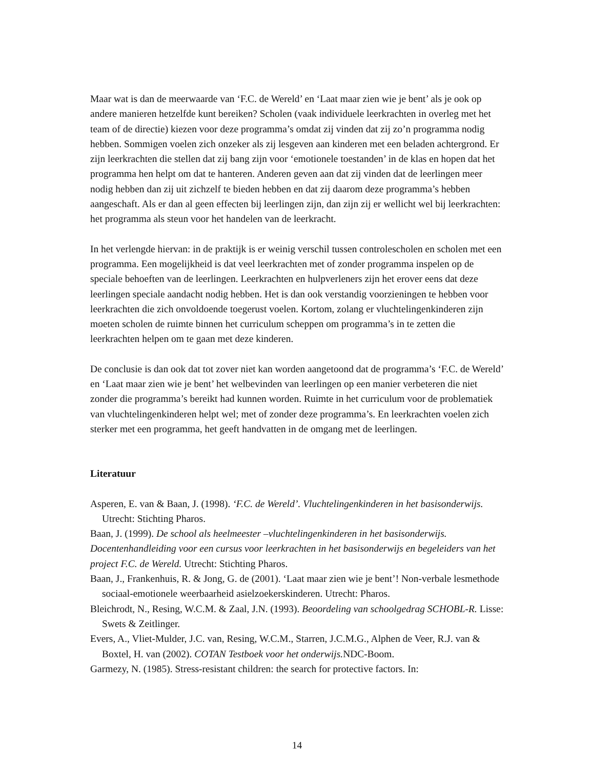Maar wat is dan de meerwaarde van ‘F.C. de Wereld’ en ‘Laat maar zien wie je bent’ als je ook op andere manieren hetzelfde kunt bereiken? Scholen (vaak individuele leerkrachten in overleg met het team of de directie) kiezen voor deze programma’s omdat zij vinden dat zij zo’n programma nodig hebben. Sommigen voelen zich onzeker als zij lesgeven aan kinderen met een beladen achtergrond. Er zijn leerkrachten die stellen dat zij bang zijn voor ‘emotionele toestanden’ in de klas en hopen dat het programma hen helpt om dat te hanteren. Anderen geven aan dat zij vinden dat de leerlingen meer nodig hebben dan zij uit zichzelf te bieden hebben en dat zij daarom deze programma’s hebben aangeschaft. Als er dan al geen effecten bij leerlingen zijn, dan zijn zij er wellicht wel bij leerkrachten: het programma als steun voor het handelen van de leerkracht.
In het verlengde hiervan: in de praktijk is er weinig verschil tussen controlescholen en scholen met een programma. Een mogelijkheid is dat veel leerkrachten met of zonder programma inspelen op de speciale behoeften van de leerlingen. Leerkrachten en hulpverleners zijn het erover eens dat deze leerlingen speciale aandacht nodig hebben. Het is dan ook verstandig voorzieningen te hebben voor leerkrachten die zich onvoldoende toegerust voelen. Kortom, zolang er vluchtelingenkinderen zijn moeten scholen de ruimte binnen het curriculum scheppen om programma’s in te zetten die leerkrachten helpen om te gaan met deze kinderen.
De conclusie is dan ook dat tot zover niet kan worden aangetoond dat de programma’s ‘F.C. de Wereld’ en ‘Laat maar zien wie je bent’ het welbevinden van leerlingen op een manier verbeteren die niet zonder die programma’s bereikt had kunnen worden. Ruimte in het curriculum voor de problematiek van vluchtelingenkinderen helpt wel; met of zonder deze programma’s. En leerkrachten voelen zich sterker met een programma, het geeft handvatten in de omgang met de leerlingen.
Literatuur
Asperen, E. van & Baan, J. (1998). ‘F.C. de Wereld’. Vluchtelingenkinderen in het basisonderwijs. Utrecht: Stichting Pharos.
Baan, J. (1999). De school als heelmeester –vluchtelingenkinderen in het basisonderwijs. Docentenhandleiding voor een cursus voor leerkrachten in het basisonderwijs en begeleiders van het project F.C. de Wereld. Utrecht: Stichting Pharos.
Baan, J., Frankenhuis, R. & Jong, G. de (2001). ‘Laat maar zien wie je bent’! Non-verbale lesmethode sociaal-emotionele weerbaarheid asielzoekerskinderen. Utrecht: Pharos.
Bleichrodt, N., Resing, W.C.M. & Zaal, J.N. (1993). Beoordeling van schoolgedrag SCHOBL-R. Lisse: Swets & Zeitlinger.
Evers, A., Vliet-Mulder, J.C. van, Resing, W.C.M., Starren, J.C.M.G., Alphen de Veer, R.J. van & Boxtel, H. van (2002). COTAN Testboek voor het onderwijs. NDC-Boom.
Garmezy, N. (1985). Stress-resistant children: the search for protective factors. In:
14